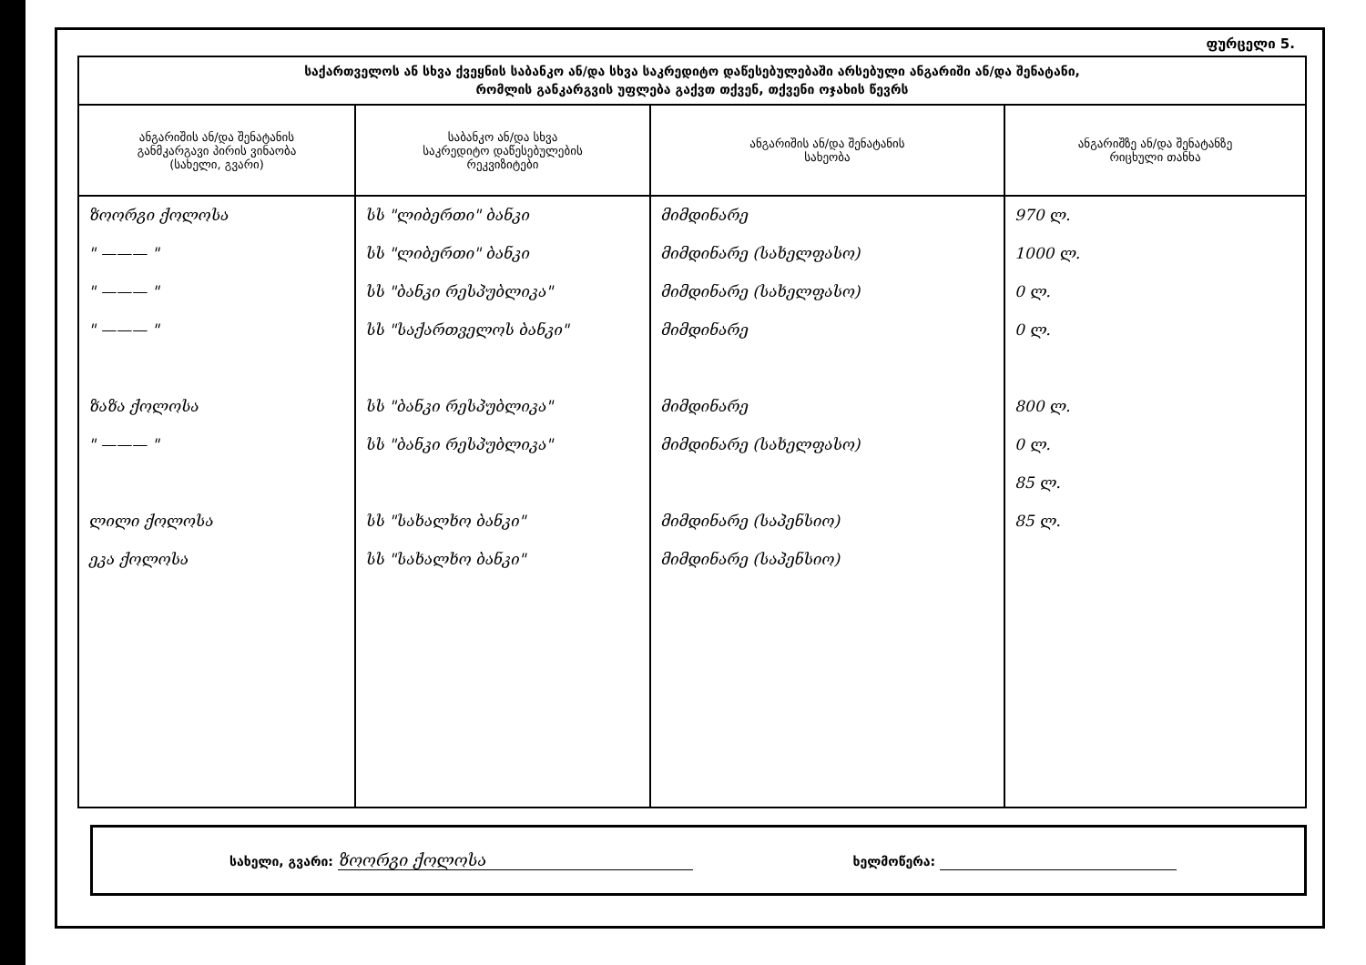ფურცელი 5.
| საქართველოს ან სხვა ქვეყნის საბანკო ან/და სხვა საკრედიტო დაწესებულებაში არსებული ანგარიში ან/და შენატანი, რომლის განკარგვის უფლება გაქვთ თქვენ, თქვენი ოჯახის წევრს | | | |
| --- | --- | --- | --- |
| ანგარიშის ან/და შენატანის განმკარგავი პირის ვინაობა (სახელი, გვარი) | საბანკო ან/და სხვა საკრედიტო დაწესებულების რეკვიზიტები | ანგარიშის ან/და შენატანის სახეობა | ანგარიშზე ან/და შენატანზე რიცხული თანხა |
| ზოორგი ქოლოსა " ——— " " ——— " " ——— " ზაზა ქოლოსა " ——— " ლილი ქოლოსა ეკა ქოლოსა | სს "ლიბერთი" ბანკი სს "ლიბერთი" ბანკი სს "ბანკი რესპუბლიკა" სს "საქართველოს ბანკი" სს "ბანკი რესპუბლიკა" სს "ბანკი რესპუბლიკა" სს "სახალხო ბანკი" სს "სახალხო ბანკი" | მიმდინარე მიმდინარე (სახელფასო) მიმდინარე (სახელფასო) მიმდინარე მიმდინარე მიმდინარე (სახელფასო) მიმდინარე (საპენსიო) მიმდინარე (საპენსიო) | 970 ლ. 1000 ლ. 0 ლ. 0 ლ. 800 ლ. 0 ლ. 85 ლ. 85 ლ. |
სახელი, გვარი: ზოორგი ქოლოსა
ხელმოწერა: